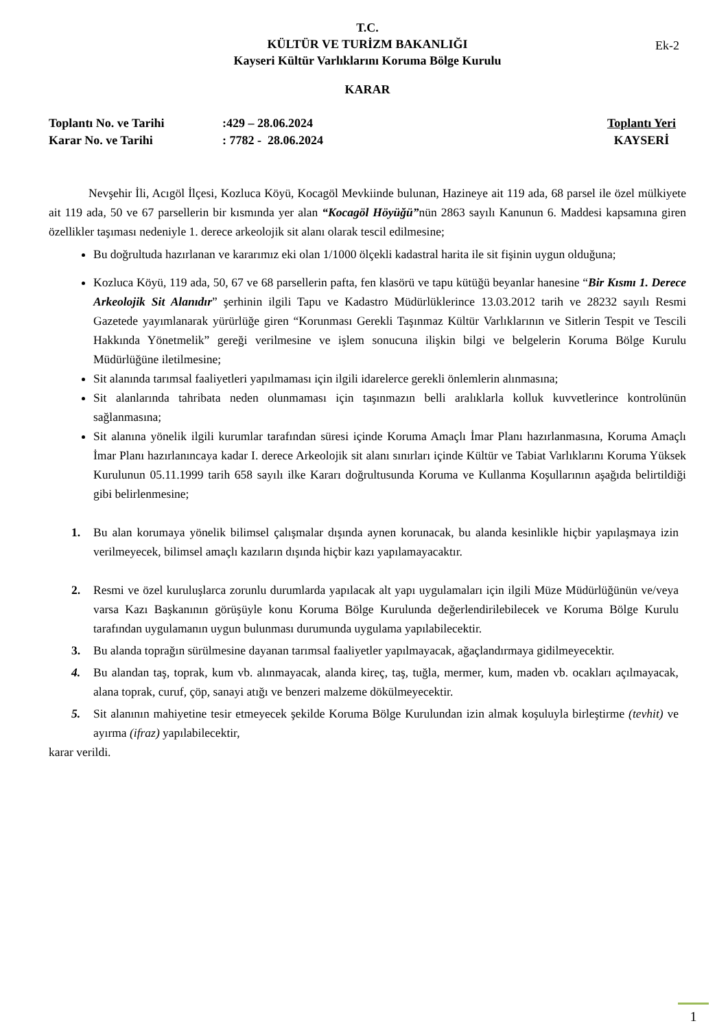T.C.
KÜLTÜR VE TURİZM BAKANLIĞI
Kayseri Kültür Varlıklarını Koruma Bölge Kurulu
Ek-2
KARAR
Toplantı No. ve Tarihi
Karar No. ve Tarihi
:429 – 28.06.2024
: 7782 - 28.06.2024
Toplantı Yeri
KAYSERİ
Nevşehir İli, Acıgöl İlçesi, Kozluca Köyü, Kocagöl Mevkiinde bulunan, Hazineye ait 119 ada, 68 parsel ile özel mülkiyete ait 119 ada, 50 ve 67 parsellerin bir kısmında yer alan “Kocagöl Höyüğü”nün 2863 sayılı Kanunun 6. Maddesi kapsamına giren özellikler taşıması nedeniyle 1. derece arkeolojik sit alanı olarak tescil edilmesine;
Bu doğrultuda hazırlanan ve kararımız eki olan 1/1000 ölçekli kadastral harita ile sit fişinin uygun olduğuna;
Kozluca Köyü, 119 ada, 50, 67 ve 68 parsellerin pafta, fen klasörü ve tapu kütüğü beyanlar hanesine “Bir Kısmı 1. Derece Arkeolojik Sit Alanıdır” şerhinin ilgili Tapu ve Kadastro Müdürlüklerince 13.03.2012 tarih ve 28232 sayılı Resmi Gazetede yayımlanarak yürürlüğe giren “Korunması Gerekli Taşınmaz Kültür Varlıklarının ve Sitlerin Tespit ve Tescili Hakkında Yönetmelik” gereği verilmesine ve işlem sonucuna ilişkin bilgi ve belgelerin Koruma Bölge Kurulu Müdürlüğüne iletilmesine;
Sit alanında tarımsal faaliyetleri yapılmaması için ilgili idarelerce gerekli önlemlerin alınmasına;
Sit alanlarında tahribata neden olunmaması için taşınmazın belli aralıklarla kolluk kuvvetlerince kontrolünün sağlanmasına;
Sit alanına yönelik ilgili kurumlar tarafından süresi içinde Koruma Amaçlı İmar Planı hazırlanmasına, Koruma Amaçlı İmar Planı hazırlanıncaya kadar I. derece Arkeolojik sit alanı sınırları içinde Kültür ve Tabiat Varlıklarını Koruma Yüksek Kurulunun 05.11.1999 tarih 658 sayılı ilke Kararı doğrultusunda Koruma ve Kullanma Koşullarının aşağıda belirtildiği gibi belirlenmesine;
1. Bu alan korumaya yönelik bilimsel çalışmalar dışında aynen korunacak, bu alanda kesinlikle hiçbir yapılaşmaya izin verilmeyecek, bilimsel amaçlı kazıların dışında hiçbir kazı yapılamayacaktır.
2. Resmi ve özel kuruluşlarca zorunlu durumlarda yapılacak alt yapı uygulamaları için ilgili Müze Müdürlüğünün ve/veya varsa Kazı Başkanının görüşüyle konu Koruma Bölge Kurulunda değerlendirilebilecek ve Koruma Bölge Kurulu tarafından uygulamanın uygun bulunması durumunda uygulama yapılabilecektir.
3. Bu alanda toprağın sürülmesine dayanan tarımsal faaliyetler yapılmayacak, ağaçlandırmaya gidilmeyecektir.
4. Bu alandan taş, toprak, kum vb. alınmayacak, alanda kireç, taş, tuğla, mermer, kum, maden vb. ocakları açılmayacak, alana toprak, curuf, çöp, sanayi atığı ve benzeri malzeme dökülmeyecektir.
5. Sit alanının mahiyetine tesir etmeyecek şekilde Koruma Bölge Kurulundan izin almak koşuluyla birleştirme (tevhit) ve ayırma (ifraz) yapılabilecektir,
karar verildi.
1